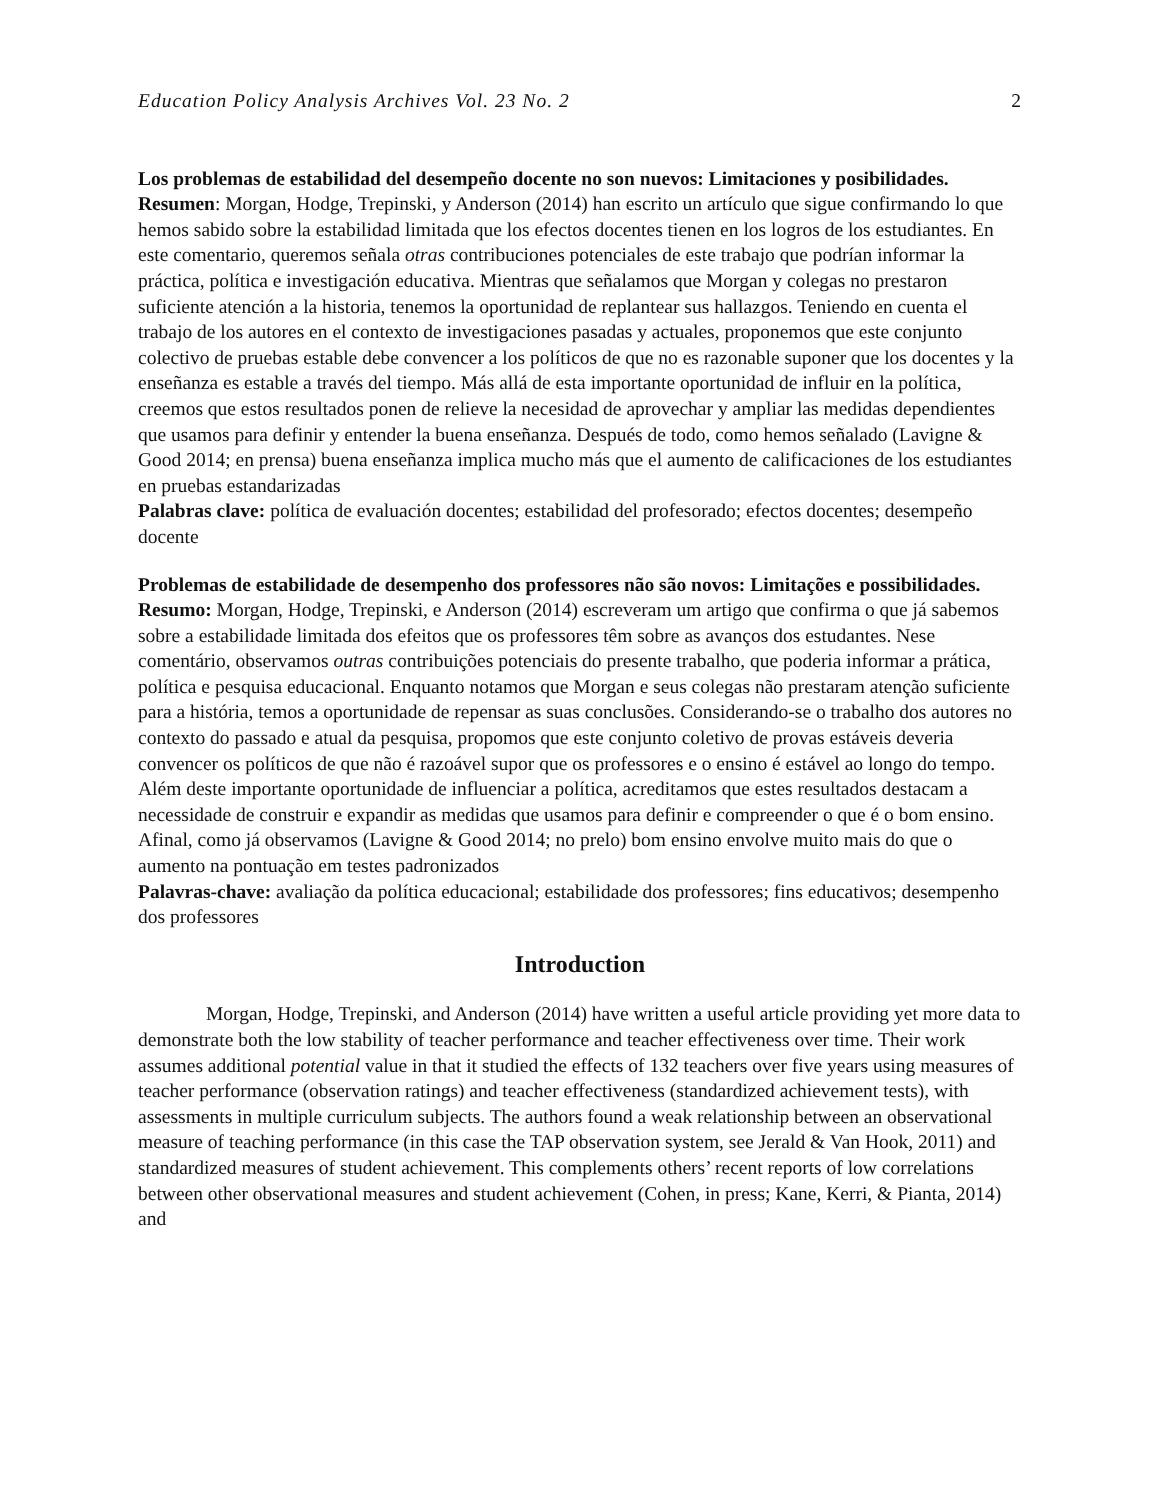Education Policy Analysis Archives Vol. 23 No. 2 2
Los problemas de estabilidad del desempeño docente no son nuevos: Limitaciones y posibilidades.
Resumen: Morgan, Hodge, Trepinski, y Anderson (2014) han escrito un artículo que sigue confirmando lo que hemos sabido sobre la estabilidad limitada que los efectos docentes tienen en los logros de los estudiantes. En este comentario, queremos señala otras contribuciones potenciales de este trabajo que podrían informar la práctica, política e investigación educativa. Mientras que señalamos que Morgan y colegas no prestaron suficiente atención a la historia, tenemos la oportunidad de replantear sus hallazgos. Teniendo en cuenta el trabajo de los autores en el contexto de investigaciones pasadas y actuales, proponemos que este conjunto colectivo de pruebas estable debe convencer a los políticos de que no es razonable suponer que los docentes y la enseñanza es estable a través del tiempo. Más allá de esta importante oportunidad de influir en la política, creemos que estos resultados ponen de relieve la necesidad de aprovechar y ampliar las medidas dependientes que usamos para definir y entender la buena enseñanza. Después de todo, como hemos señalado (Lavigne & Good 2014; en prensa) buena enseñanza implica mucho más que el aumento de calificaciones de los estudiantes en pruebas estandarizadas
Palabras clave: política de evaluación docentes; estabilidad del profesorado; efectos docentes; desempeño docente
Problemas de estabilidade de desempenho dos professores não são novos: Limitações e possibilidades.
Resumo: Morgan, Hodge, Trepinski, e Anderson (2014) escreveram um artigo que confirma o que já sabemos sobre a estabilidade limitada dos efeitos que os professores têm sobre as avanços dos estudantes. Nese comentário, observamos outras contribuições potenciais do presente trabalho, que poderia informar a prática, política e pesquisa educacional. Enquanto notamos que Morgan e seus colegas não prestaram atenção suficiente para a história, temos a oportunidade de repensar as suas conclusões. Considerando-se o trabalho dos autores no contexto do passado e atual da pesquisa, propomos que este conjunto coletivo de provas estáveis deveria convencer os políticos de que não é razoável supor que os professores e o ensino é estável ao longo do tempo. Além deste importante oportunidade de influenciar a política, acreditamos que estes resultados destacam a necessidade de construir e expandir as medidas que usamos para definir e compreender o que é o bom ensino. Afinal, como já observamos (Lavigne & Good 2014; no prelo) bom ensino envolve muito mais do que o aumento na pontuação em testes padronizados
Palavras-chave: avaliação da política educacional; estabilidade dos professores; fins educativos; desempenho dos professores
Introduction
Morgan, Hodge, Trepinski, and Anderson (2014) have written a useful article providing yet more data to demonstrate both the low stability of teacher performance and teacher effectiveness over time. Their work assumes additional potential value in that it studied the effects of 132 teachers over five years using measures of teacher performance (observation ratings) and teacher effectiveness (standardized achievement tests), with assessments in multiple curriculum subjects. The authors found a weak relationship between an observational measure of teaching performance (in this case the TAP observation system, see Jerald & Van Hook, 2011) and standardized measures of student achievement. This complements others’ recent reports of low correlations between other observational measures and student achievement (Cohen, in press; Kane, Kerri, & Pianta, 2014) and